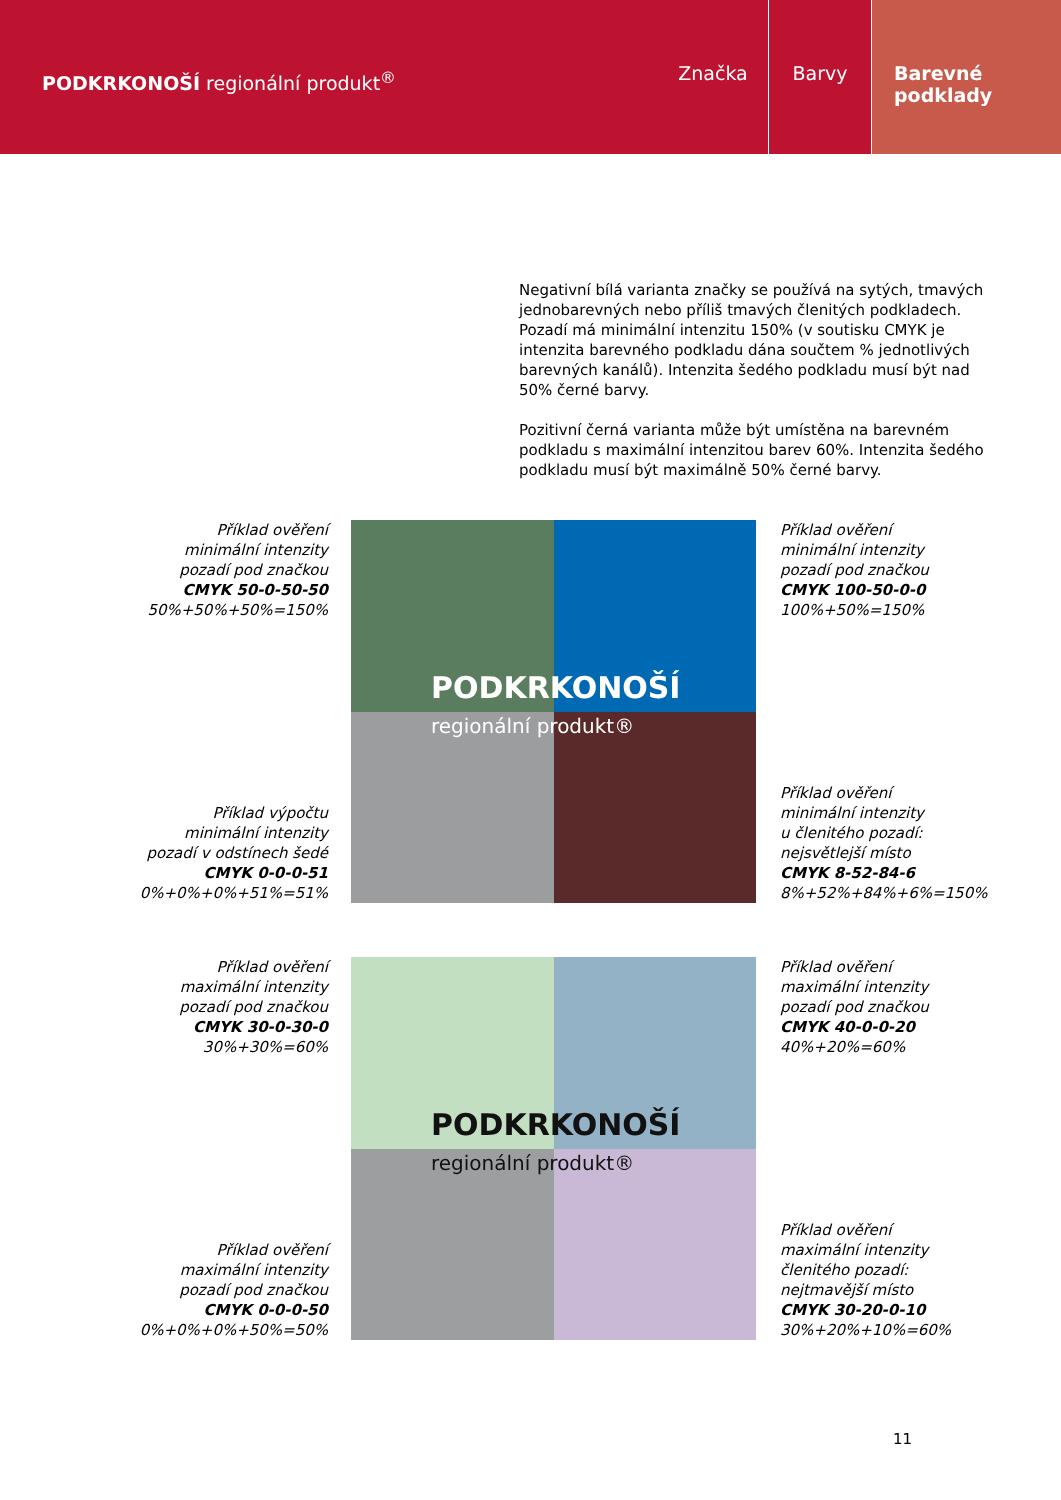PODKRKONOŠÍ regionální produkt<sup>®</sup>
Značka Barvy Barevné
podklady
Negativní bílá varianta značky se používá na sytých, tmavých jednobarevných nebo příliš tmavých členitých podkladech. Pozadí má minimální intenzitu 150% (v soutisku CMYK je intenzita barevného podkladu dána součtem % jednotlivých barevných kanálů). Intenzita šedého podkladu musí být nad 50% černé barvy.
Pozitivní černá varianta může být umístěna na barevném podkladu s maximální intenzitou barev 60%. Intenzita šedého podkladu musí být maximálně 50% černé barvy.
Příklad ověření
minimální intenzity
pozadí pod značkou
CMYK 50-0-50-50
50%+50%+50%=150%
Příklad výpočtu
minimální intenzity
pozadí v odstínech šedé
CMYK 0-0-0-51
0%+0%+0%+51%=51%
PODKRKONOŠÍ regionální produkt®
Příklad ověření
minimální intenzity
pozadí pod značkou
CMYK 100-50-0-0
100%+50%=150%
Příklad ověření
minimální intenzity
u členitého pozadí:
nejsvětlejší místo
CMYK 8-52-84-6
8%+52%+84%+6%=150%
Příklad ověření
maximální intenzity
pozadí pod značkou
CMYK 30-0-30-0
30%+30%=60%
Příklad ověření
maximální intenzity
pozadí pod značkou
CMYK 0-0-0-50
0%+0%+0%+50%=50%
PODKRKONOŠÍ regionální produkt®
Příklad ověření
maximální intenzity
pozadí pod značkou
CMYK 40-0-0-20
40%+20%=60%
Příklad ověření
maximální intenzity
členitého pozadí:
nejtmavější místo
CMYK 30-20-0-10
30%+20%+10%=60%
11